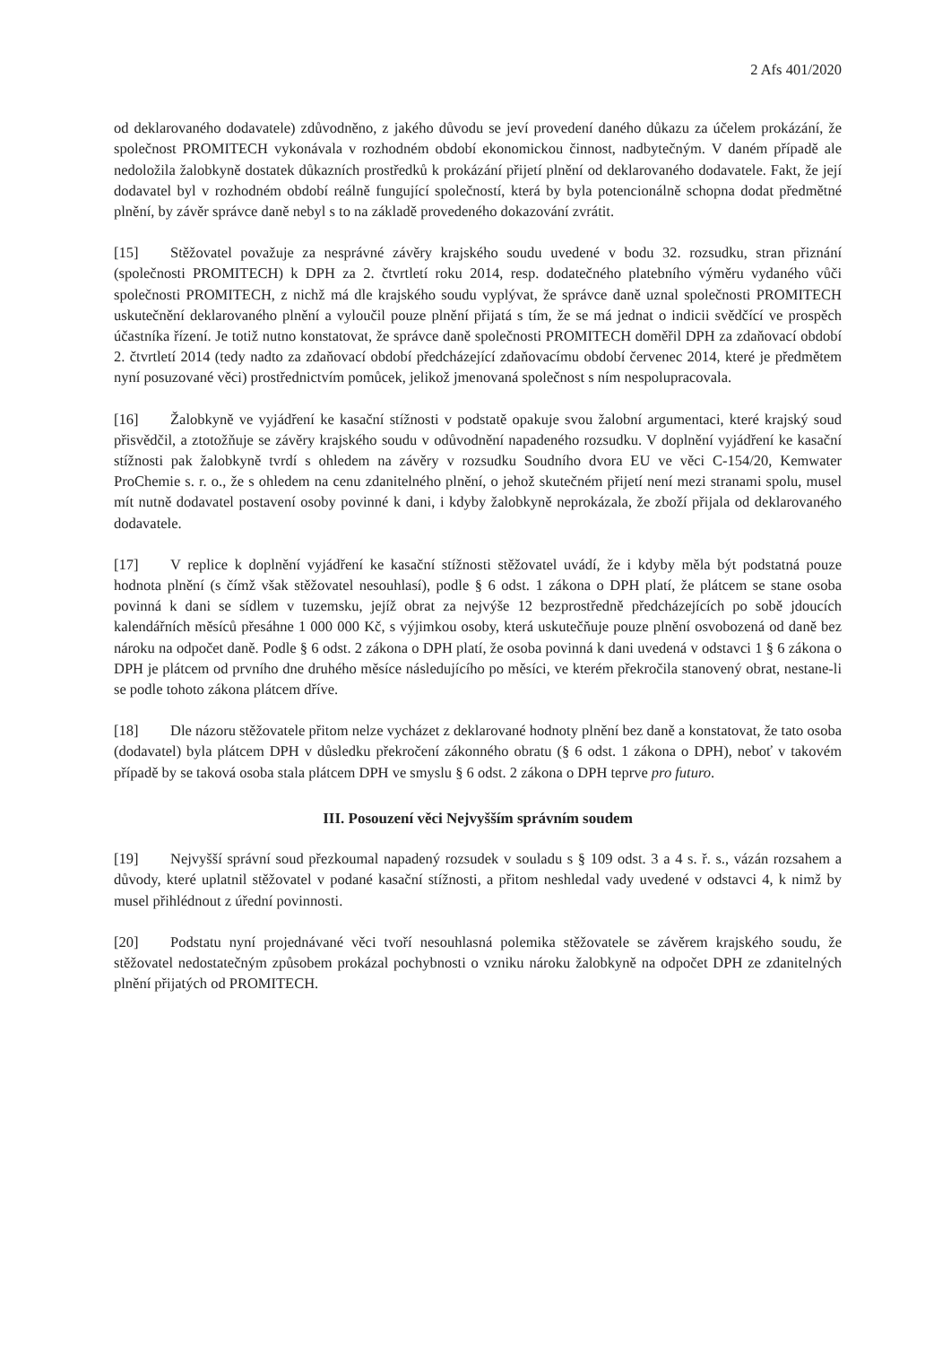2 Afs 401/2020
od deklarovaného dodavatele) zdůvodněno, z jakého důvodu se jeví provedení daného důkazu za účelem prokázání, že společnost PROMITECH vykonávala v rozhodném období ekonomickou činnost, nadbytečným. V daném případě ale nedoložila žalobkyně dostatek důkazních prostředků k prokázání přijetí plnění od deklarovaného dodavatele. Fakt, že její dodavatel byl v rozhodném období reálně fungující společností, která by byla potencionálně schopna dodat předmětné plnění, by závěr správce daně nebyl s to na základě provedeného dokazování zvrátit.
[15] Stěžovatel považuje za nesprávné závěry krajského soudu uvedené v bodu 32. rozsudku, stran přiznání (společnosti PROMITECH) k DPH za 2. čtvrtletí roku 2014, resp. dodatečného platebního výměru vydaného vůči společnosti PROMITECH, z nichž má dle krajského soudu vyplývat, že správce daně uznal společnosti PROMITECH uskutečnění deklarovaného plnění a vyloučil pouze plnění přijatá s tím, že se má jednat o indicii svědčící ve prospěch účastníka řízení. Je totiž nutno konstatovat, že správce daně společnosti PROMITECH doměřil DPH za zdaňovací období 2. čtvrtletí 2014 (tedy nadto za zdaňovací období předcházející zdaňovacímu období červenec 2014, které je předmětem nyní posuzované věci) prostřednictvím pomůcek, jelikož jmenovaná společnost s ním nespolupracovala.
[16] Žalobkyně ve vyjádření ke kasační stížnosti v podstatě opakuje svou žalobní argumentaci, které krajský soud přisvědčil, a ztotožňuje se závěry krajského soudu v odůvodnění napadeného rozsudku. V doplnění vyjádření ke kasační stížnosti pak žalobkyně tvrdí s ohledem na závěry v rozsudku Soudního dvora EU ve věci C-154/20, Kemwater ProChemie s. r. o., že s ohledem na cenu zdanitelného plnění, o jehož skutečném přijetí není mezi stranami spolu, musel mít nutně dodavatel postavení osoby povinné k dani, i kdyby žalobkyně neprokázala, že zboží přijala od deklarovaného dodavatele.
[17] V replice k doplnění vyjádření ke kasační stížnosti stěžovatel uvádí, že i kdyby měla být podstatná pouze hodnota plnění (s čímž však stěžovatel nesouhlasí), podle § 6 odst. 1 zákona o DPH platí, že plátcem se stane osoba povinná k dani se sídlem v tuzemsku, jejíž obrat za nejvýše 12 bezprostředně předcházejících po sobě jdoucích kalendářních měsíců přesáhne 1 000 000 Kč, s výjimkou osoby, která uskutečňuje pouze plnění osvobozená od daně bez nároku na odpočet daně. Podle § 6 odst. 2 zákona o DPH platí, že osoba povinná k dani uvedená v odstavci 1 § 6 zákona o DPH je plátcem od prvního dne druhého měsíce následujícího po měsíci, ve kterém překročila stanovený obrat, nestane-li se podle tohoto zákona plátcem dříve.
[18] Dle názoru stěžovatele přitom nelze vycházet z deklarované hodnoty plnění bez daně a konstatovat, že tato osoba (dodavatel) byla plátcem DPH v důsledku překročení zákonného obratu (§ 6 odst. 1 zákona o DPH), neboť v takovém případě by se taková osoba stala plátcem DPH ve smyslu § 6 odst. 2 zákona o DPH teprve pro futuro.
III. Posouzení věci Nejvyšším správním soudem
[19] Nejvyšší správní soud přezkoumal napadený rozsudek v souladu s § 109 odst. 3 a 4 s. ř. s., vázán rozsahem a důvody, které uplatnil stěžovatel v podané kasační stížnosti, a přitom neshledal vady uvedené v odstavci 4, k nimž by musel přihlédnout z úřední povinnosti.
[20] Podstatu nyní projednávané věci tvoří nesouhlasná polemika stěžovatele se závěrem krajského soudu, že stěžovatel nedostatečným způsobem prokázal pochybnosti o vzniku nároku žalobkyně na odpočet DPH ze zdanitelných plnění přijatých od PROMITECH.